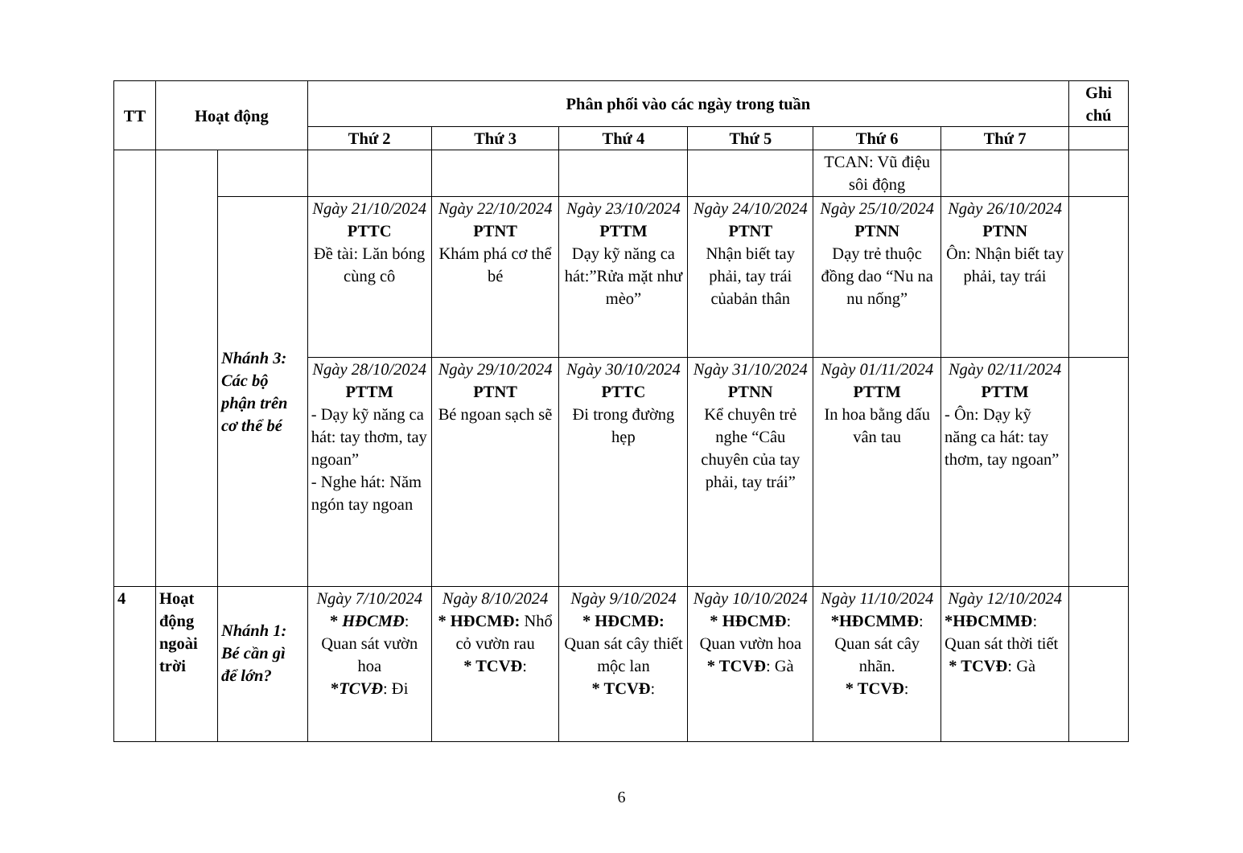| TT | Hoạt động | | Phân phối vào các ngày trong tuần | | | | | | Ghi chú |
| --- | --- | --- | --- | --- | --- | --- | --- | --- | --- |
| | | | Thứ 2 | Thứ 3 | Thứ 4 | Thứ 5 | Thứ 6 | Thứ 7 | |
| | | | | | | | TCAN: Vũ điệu sôi động | | |
| | | Nhánh 3: Các bộ phận trên cơ thể bé | Ngày 21/10/2024 PTTC Đề tài: Lăn bóng cùng cô | Ngày 22/10/2024 PTNT Khám phá cơ thể bé | Ngày 23/10/2024 PTTM Dạy kỹ năng ca hát:”Rửa mặt như mèo” | Ngày 24/10/2024 PTNT Nhận biết tay phải, tay trái củabản thân | Ngày 25/10/2024 PTNN Dạy trẻ thuộc đồng dao “Nu na nu nống” | Ngày 26/10/2024 PTNN Ôn: Nhận biết tay phải, tay trái | |
| | | | Ngày 28/10/2024 PTTM - Dạy kỹ năng ca hát: tay thơm, tay ngoan” - Nghe hát: Năm ngón tay ngoan | Ngày 29/10/2024 PTNT Bé ngoan sạch sẽ | Ngày 30/10/2024 PTTC Đi trong đường hẹp | Ngày 31/10/2024 PTNN Kể chuyên trẻ nghe “Câu chuyên của tay phải, tay trái” | Ngày 01/11/2024 PTTM In hoa bằng dấu vân tau | Ngày 02/11/2024 PTTM - Ôn: Dạy kỹ năng ca hát: tay thơm, tay ngoan” | |
| 4 | Hoạt động ngoài trời | Nhánh 1: Bé cần gì để lớn? | Ngày 7/10/2024 * HĐCMĐ : Quan sát vườn hoa * TCVĐ : Đi | Ngày 8/10/2024 * HĐCMĐ: Nhổ cỏ vườn rau * TCVĐ : | Ngày 9/10/2024 * HĐCMĐ: Quan sát cây thiết mộc lan * TCVĐ : | Ngày 10/10/2024 * HĐCMĐ : Quan vườn hoa * TCVĐ : Gà | Ngày 11/10/2024 *HĐCMMĐ : Quan sát cây nhãn. * TCVĐ : | Ngày 12/10/2024 *HĐCMMĐ : Quan sát thời tiết * TCVĐ : Gà | |
6